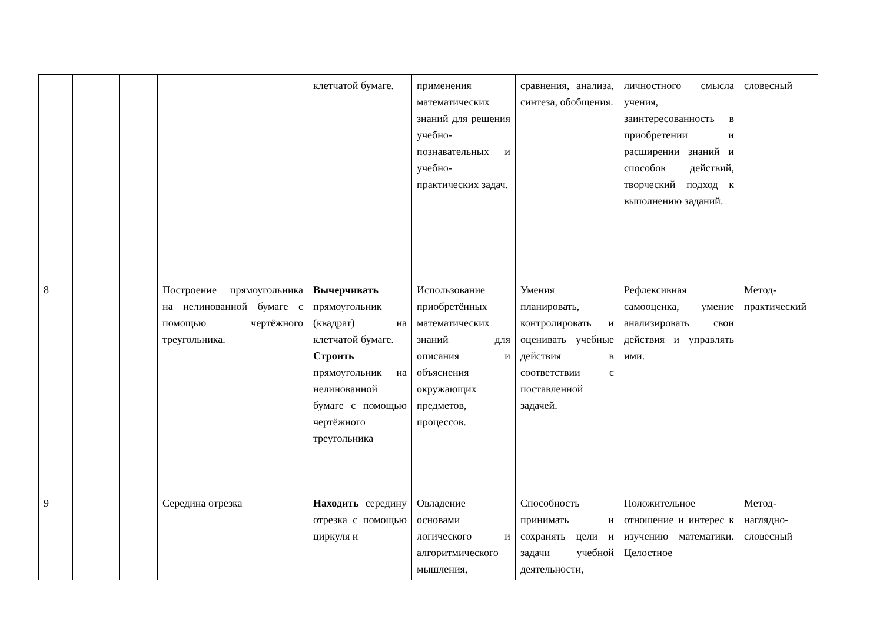| | | | | клетчатой бумаге. | применения математических знаний для решения учебно-познавательных и учебно-практических задач. | сравнения, анализа, синтеза, обобщения. | личностного смысла учения, заинтересованность в приобретении и расширении знаний и способов действий, творческий подход к выполнению заданий. | словесный |
| 8 | | | Построение прямоугольника на нелинованной бумаге с помощью чертёжного треугольника. | Вычерчивать прямоугольник (квадрат) на клетчатой бумаге. Строить прямоугольник на нелинованной бумаге с помощью чертёжного треугольника | Использование приобретённых математических знаний для описания и объяснения окружающих предметов, процессов. | Умения планировать, контролировать и оценивать учебные действия в соответствии с поставленной задачей. | Рефлексивная самооценка, умение анализировать свои действия и управлять ими. | Метод-практический |
| 9 | | | Середина отрезка | Находить середину отрезка с помощью циркуля и | Овладение основами логического и алгоритмического мышления, | Способность принимать и сохранять цели и задачи учебной деятельности, | Положительное отношение и интерес к изучению математики. Целостное | Метод-наглядно-словесный |